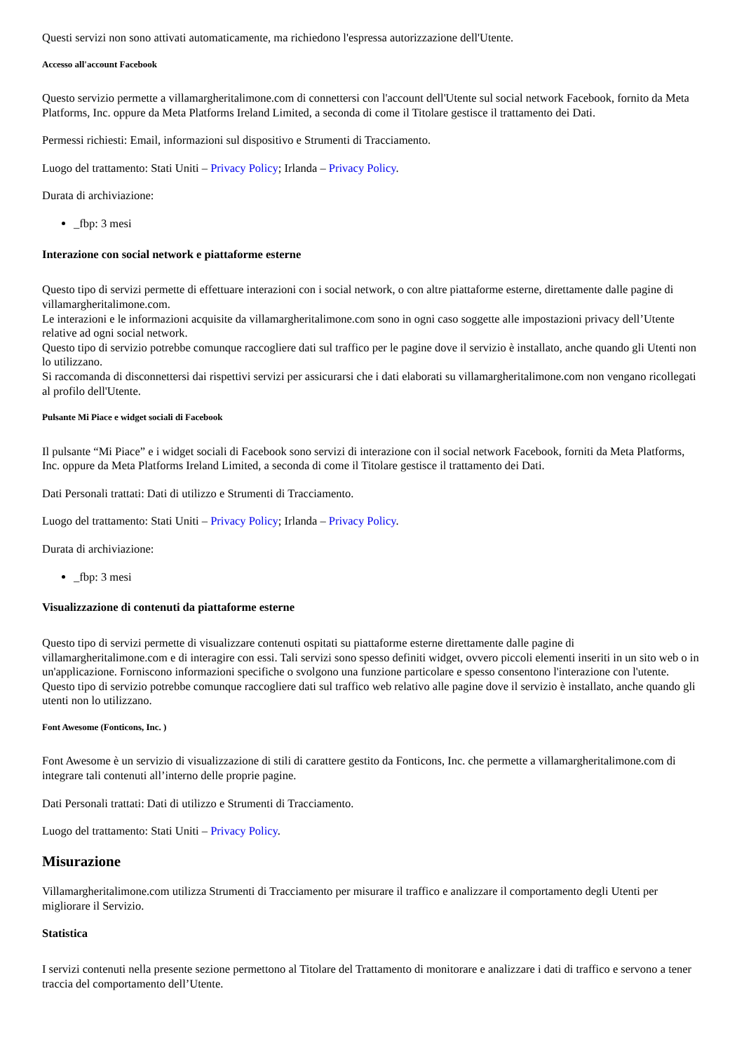Questi servizi non sono attivati automaticamente, ma richiedono l'espressa autorizzazione dell'Utente.
Accesso all'account Facebook
Questo servizio permette a villamargheritalimone.com di connettersi con l'account dell'Utente sul social network Facebook, fornito da Meta Platforms, Inc. oppure da Meta Platforms Ireland Limited, a seconda di come il Titolare gestisce il trattamento dei Dati.
Permessi richiesti: Email, informazioni sul dispositivo e Strumenti di Tracciamento.
Luogo del trattamento: Stati Uniti – Privacy Policy; Irlanda – Privacy Policy.
Durata di archiviazione:
_fbp: 3 mesi
Interazione con social network e piattaforme esterne
Questo tipo di servizi permette di effettuare interazioni con i social network, o con altre piattaforme esterne, direttamente dalle pagine di villamargheritalimone.com.
Le interazioni e le informazioni acquisite da villamargheritalimone.com sono in ogni caso soggette alle impostazioni privacy dell’Utente relative ad ogni social network.
Questo tipo di servizio potrebbe comunque raccogliere dati sul traffico per le pagine dove il servizio è installato, anche quando gli Utenti non lo utilizzano.
Si raccomanda di disconnettersi dai rispettivi servizi per assicurarsi che i dati elaborati su villamargheritalimone.com non vengano ricollegati al profilo dell'Utente.
Pulsante Mi Piace e widget sociali di Facebook
Il pulsante “Mi Piace” e i widget sociali di Facebook sono servizi di interazione con il social network Facebook, forniti da Meta Platforms, Inc. oppure da Meta Platforms Ireland Limited, a seconda di come il Titolare gestisce il trattamento dei Dati.
Dati Personali trattati: Dati di utilizzo e Strumenti di Tracciamento.
Luogo del trattamento: Stati Uniti – Privacy Policy; Irlanda – Privacy Policy.
Durata di archiviazione:
_fbp: 3 mesi
Visualizzazione di contenuti da piattaforme esterne
Questo tipo di servizi permette di visualizzare contenuti ospitati su piattaforme esterne direttamente dalle pagine di villamargheritalimone.com e di interagire con essi. Tali servizi sono spesso definiti widget, ovvero piccoli elementi inseriti in un sito web o in un'applicazione. Forniscono informazioni specifiche o svolgono una funzione particolare e spesso consentono l'interazione con l'utente.
Questo tipo di servizio potrebbe comunque raccogliere dati sul traffico web relativo alle pagine dove il servizio è installato, anche quando gli utenti non lo utilizzano.
Font Awesome (Fonticons, Inc. )
Font Awesome è un servizio di visualizzazione di stili di carattere gestito da Fonticons, Inc. che permette a villamargheritalimone.com di integrare tali contenuti all’interno delle proprie pagine.
Dati Personali trattati: Dati di utilizzo e Strumenti di Tracciamento.
Luogo del trattamento: Stati Uniti – Privacy Policy.
Misurazione
Villamargheritalimone.com utilizza Strumenti di Tracciamento per misurare il traffico e analizzare il comportamento degli Utenti per migliorare il Servizio.
Statistica
I servizi contenuti nella presente sezione permettono al Titolare del Trattamento di monitorare e analizzare i dati di traffico e servono a tener traccia del comportamento dell’Utente.